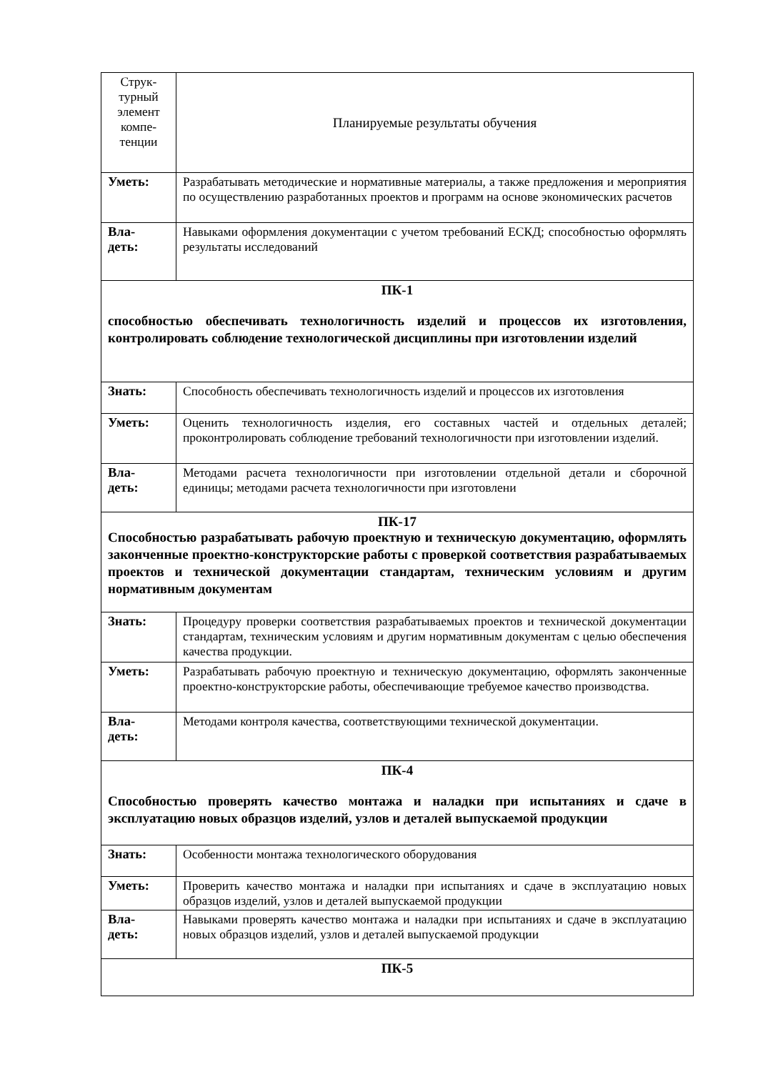| Струк- турный элемент компе- тенции | Планируемые результаты обучения |
| Уметь: | Разрабатывать методические и нормативные материалы, а также предложения и мероприятия по осуществлению разработанных проектов и программ на основе экономических расчетов |
| Вла- деть: | Навыками оформления документации с учетом требований ЕСКД; способностью оформлять результаты исследований |
| ПК-1 способностью обеспечивать технологичность изделий и процессов их изготовления, контролировать соблюдение технологической дисциплины при изготовлении изделий | |
| Знать: | Способность обеспечивать технологичность изделий и процессов их изготовления |
| Уметь: | Оценить технологичность изделия, его составных частей и отдельных деталей; проконтролировать соблюдение требований технологичности при изготовлении изделий. |
| Вла- деть: | Методами расчета технологичности при изготовлении отдельной детали и сборочной единицы; методами расчета технологичности при изготовлени |
| ПК-17 Способностью разрабатывать рабочую проектную и техническую документацию, оформлять законченные проектно-конструкторские работы с проверкой соответствия разрабатываемых проектов и технической документации стандартам, техническим условиям и другим нормативным документам | |
| Знать: | Процедуру проверки соответствия разрабатываемых проектов и технической документации стандартам, техническим условиям и другим нормативным документам с целью обеспечения качества продукции. |
| Уметь: | Разрабатывать рабочую проектную и техническую документацию, оформлять законченные проектно-конструкторские работы, обеспечивающие требуемое качество производства. |
| Вла- деть: | Методами контроля качества, соответствующими технической документации. |
| ПК-4 Способностью проверять качество монтажа и наладки при испытаниях и сдаче в эксплуатацию новых образцов изделий, узлов и деталей выпускаемой продукции | |
| Знать: | Особенности монтажа технологического оборудования |
| Уметь: | Проверить качество монтажа и наладки при испытаниях и сдаче в эксплуатацию новых образцов изделий, узлов и деталей выпускаемой продукции |
| Вла- деть: | Навыками проверять качество монтажа и наладки при испытаниях и сдаче в эксплуатацию новых образцов изделий, узлов и деталей выпускаемой продукции |
| ПК-5 | |